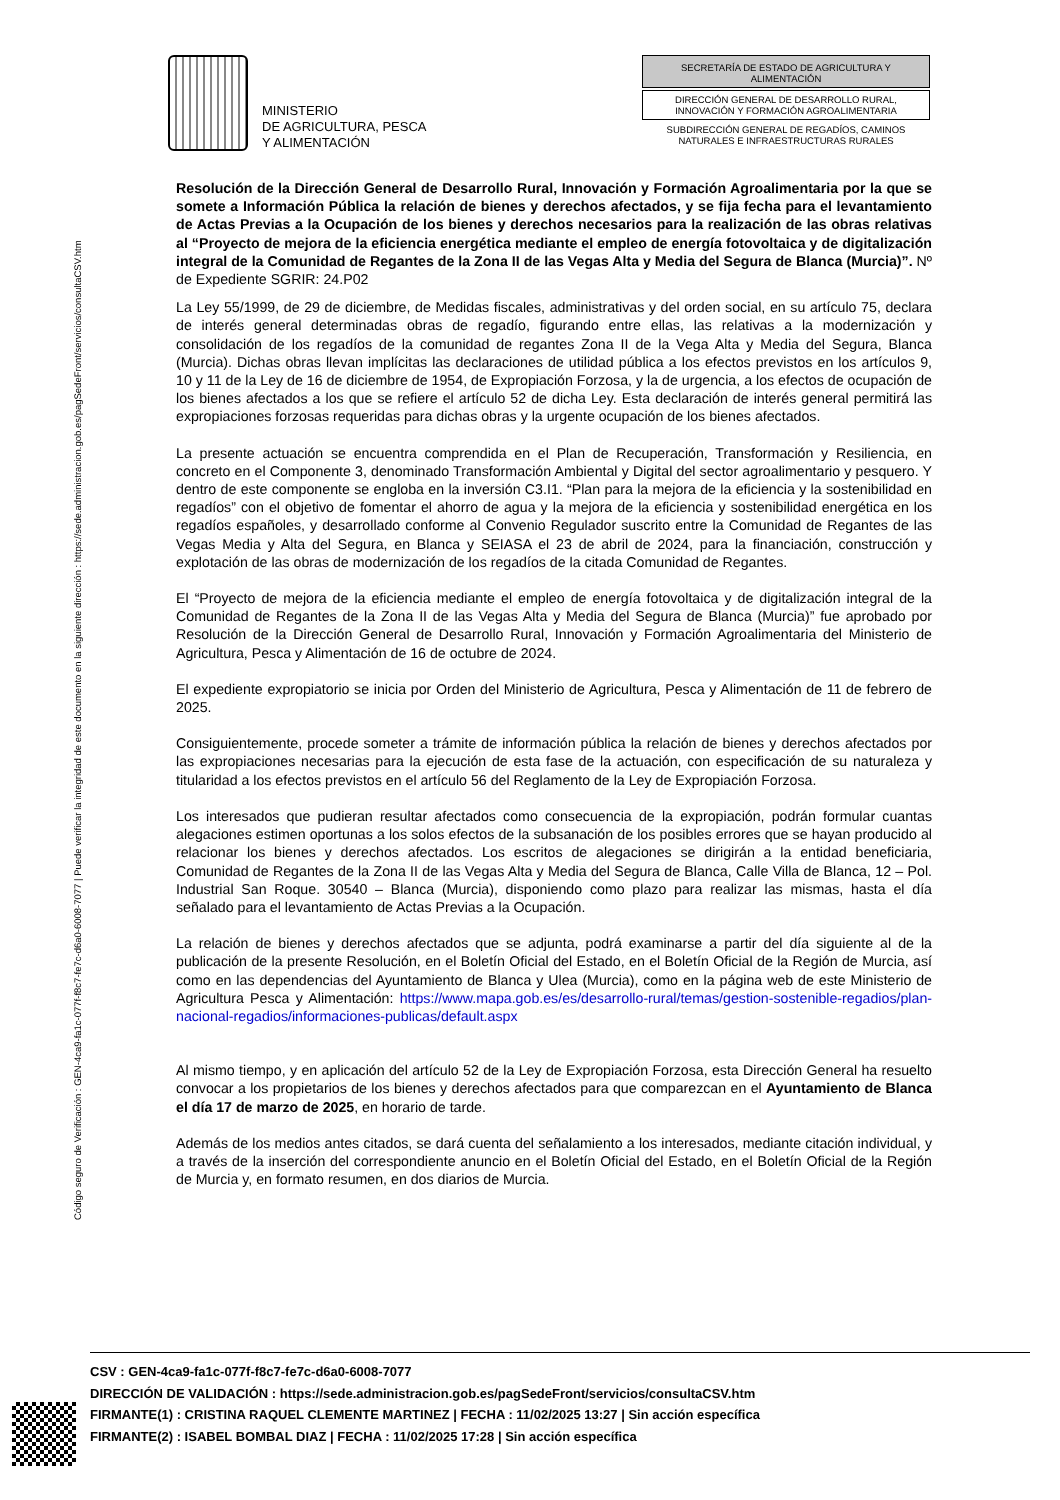Código seguro de Verificación : GEN-4ca9-fa1c-077f-f8c7-fe7c-d6a0-6008-7077 | Puede verificar la integridad de este documento en la siguiente dirección : https://sede.administracion.gob.es/pagSedeFront/servicios/consultaCSV.htm
MINISTERIO
DE AGRICULTURA, PESCA
Y ALIMENTACIÓN
SECRETARÍA DE ESTADO DE AGRICULTURA Y ALIMENTACIÓN
DIRECCIÓN GENERAL DE DESARROLLO RURAL, INNOVACIÓN Y FORMACIÓN AGROALIMENTARIA
SUBDIRECCIÓN GENERAL DE REGADÍOS, CAMINOS NATURALES E INFRAESTRUCTURAS RURALES
Resolución de la Dirección General de Desarrollo Rural, Innovación y Formación Agroalimentaria por la que se somete a Información Pública la relación de bienes y derechos afectados, y se fija fecha para el levantamiento de Actas Previas a la Ocupación de los bienes y derechos necesarios para la realización de las obras relativas al “Proyecto de mejora de la eficiencia energética mediante el empleo de energía fotovoltaica y de digitalización integral de la Comunidad de Regantes de la Zona II de las Vegas Alta y Media del Segura de Blanca (Murcia)”. Nº de Expediente SGRIR: 24.P02
La Ley 55/1999, de 29 de diciembre, de Medidas fiscales, administrativas y del orden social, en su artículo 75, declara de interés general determinadas obras de regadío, figurando entre ellas, las relativas a la modernización y consolidación de los regadíos de la comunidad de regantes Zona II de la Vega Alta y Media del Segura, Blanca (Murcia). Dichas obras llevan implícitas las declaraciones de utilidad pública a los efectos previstos en los artículos 9, 10 y 11 de la Ley de 16 de diciembre de 1954, de Expropiación Forzosa, y la de urgencia, a los efectos de ocupación de los bienes afectados a los que se refiere el artículo 52 de dicha Ley. Esta declaración de interés general permitirá las expropiaciones forzosas requeridas para dichas obras y la urgente ocupación de los bienes afectados.
La presente actuación se encuentra comprendida en el Plan de Recuperación, Transformación y Resiliencia, en concreto en el Componente 3, denominado Transformación Ambiental y Digital del sector agroalimentario y pesquero. Y dentro de este componente se engloba en la inversión C3.I1. “Plan para la mejora de la eficiencia y la sostenibilidad en regadíos” con el objetivo de fomentar el ahorro de agua y la mejora de la eficiencia y sostenibilidad energética en los regadíos españoles, y desarrollado conforme al Convenio Regulador suscrito entre la Comunidad de Regantes de las Vegas Media y Alta del Segura, en Blanca y SEIASA el 23 de abril de 2024, para la financiación, construcción y explotación de las obras de modernización de los regadíos de la citada Comunidad de Regantes.
El “Proyecto de mejora de la eficiencia mediante el empleo de energía fotovoltaica y de digitalización integral de la Comunidad de Regantes de la Zona II de las Vegas Alta y Media del Segura de Blanca (Murcia)” fue aprobado por Resolución de la Dirección General de Desarrollo Rural, Innovación y Formación Agroalimentaria del Ministerio de Agricultura, Pesca y Alimentación de 16 de octubre de 2024.
El expediente expropiatorio se inicia por Orden del Ministerio de Agricultura, Pesca y Alimentación de 11 de febrero de 2025.
Consiguientemente, procede someter a trámite de información pública la relación de bienes y derechos afectados por las expropiaciones necesarias para la ejecución de esta fase de la actuación, con especificación de su naturaleza y titularidad a los efectos previstos en el artículo 56 del Reglamento de la Ley de Expropiación Forzosa.
Los interesados que pudieran resultar afectados como consecuencia de la expropiación, podrán formular cuantas alegaciones estimen oportunas a los solos efectos de la subsanación de los posibles errores que se hayan producido al relacionar los bienes y derechos afectados. Los escritos de alegaciones se dirigirán a la entidad beneficiaria, Comunidad de Regantes de la Zona II de las Vegas Alta y Media del Segura de Blanca, Calle Villa de Blanca, 12 – Pol. Industrial San Roque. 30540 – Blanca (Murcia), disponiendo como plazo para realizar las mismas, hasta el día señalado para el levantamiento de Actas Previas a la Ocupación.
La relación de bienes y derechos afectados que se adjunta, podrá examinarse a partir del día siguiente al de la publicación de la presente Resolución, en el Boletín Oficial del Estado, en el Boletín Oficial de la Región de Murcia, así como en las dependencias del Ayuntamiento de Blanca y Ulea (Murcia), como en la página web de este Ministerio de Agricultura Pesca y Alimentación: https://www.mapa.gob.es/es/desarrollo-rural/temas/gestion-sostenible-regadios/plan-nacional-regadios/informaciones-publicas/default.aspx
Al mismo tiempo, y en aplicación del artículo 52 de la Ley de Expropiación Forzosa, esta Dirección General ha resuelto convocar a los propietarios de los bienes y derechos afectados para que comparezcan en el Ayuntamiento de Blanca el día 17 de marzo de 2025, en horario de tarde.
Además de los medios antes citados, se dará cuenta del señalamiento a los interesados, mediante citación individual, y a través de la inserción del correspondiente anuncio en el Boletín Oficial del Estado, en el Boletín Oficial de la Región de Murcia y, en formato resumen, en dos diarios de Murcia.
CSV : GEN-4ca9-fa1c-077f-f8c7-fe7c-d6a0-6008-7077
DIRECCIÓN DE VALIDACIÓN : https://sede.administracion.gob.es/pagSedeFront/servicios/consultaCSV.htm
FIRMANTE(1) : CRISTINA RAQUEL CLEMENTE MARTINEZ | FECHA : 11/02/2025 13:27 | Sin acción específica
FIRMANTE(2) : ISABEL BOMBAL DIAZ | FECHA : 11/02/2025 17:28 | Sin acción específica